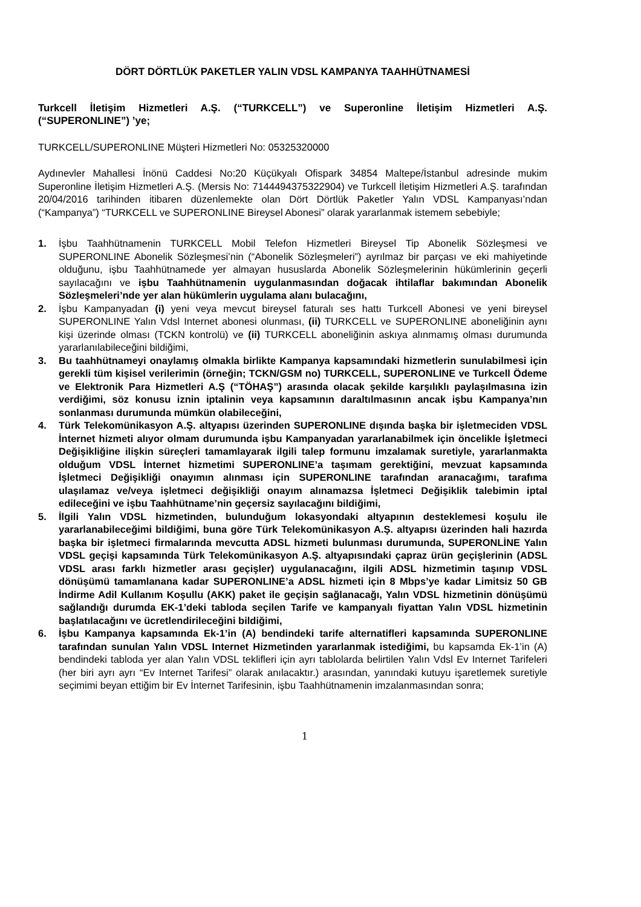DÖRT DÖRTLÜK PAKETLER YALIN VDSL KAMPANYA TAAHHÜTNAMESİ
Turkcell İletişim Hizmetleri A.Ş. (“TURKCELL”) ve Superonline İletişim Hizmetleri A.Ş. (“SUPERONLINE”) ’ye;
TURKCELL/SUPERONLINE Müşteri Hizmetleri No: 05325320000
Aydınevler Mahallesi İnönü Caddesi No:20 Küçükyalı Ofispark 34854 Maltepe/İstanbul adresinde mukim Superonline İletişim Hizmetleri A.Ş. (Mersis No: 7144494375322904) ve Turkcell İletişim Hizmetleri A.Ş. tarafından 20/04/2016 tarihinden itibaren düzenlemekte olan Dört Dörtlük Paketler Yalın VDSL Kampanyası’ndan (“Kampanya”) “TURKCELL ve SUPERONLINE Bireysel Abonesi” olarak yararlanmak istemem sebebiyle;
1. İşbu Taahhütnamenin TURKCELL Mobil Telefon Hizmetleri Bireysel Tip Abonelik Sözleşmesi ve SUPERONLINE Abonelik Sözleşmesi’nin (“Abonelik Sözleşmeleri”) ayrılmaz bir parçası ve eki mahiyetinde olduğunu, işbu Taahhütnamede yer almayan hususlarda Abonelik Sözleşmelerinin hükümlerinin geçerli sayılacağını ve işbu Taahhütnamenin uygulanmasından doğacak ihtilaflar bakımından Abonelik Sözleşmeleri’nde yer alan hükümlerin uygulama alanı bulacağını,
2. İşbu Kampanyadan (i) yeni veya mevcut bireysel faturalı ses hattı Turkcell Abonesi ve yeni bireysel SUPERONLINE Yalın Vdsl Internet abonesi olunması, (ii) TURKCELL ve SUPERONLINE aboneliğinin aynı kişi üzerinde olması (TCKN kontrolü) ve (ii) TURKCELL aboneliğinin askıya alınmamış olması durumunda yararlanılabileceğini bildiğimi,
3. Bu taahhütnameyi onaylamış olmakla birlikte Kampanya kapsamındaki hizmetlerin sunulabilmesi için gerekli tüm kişisel verilerimin (örneğin; TCKN/GSM no) TURKCELL, SUPERONLINE ve Turkcell Ödeme ve Elektronik Para Hizmetleri A.Ş (“TÖHAŞ”) arasında olacak şekilde karşılıklı paylaşılmasına izin verdiğimi, söz konusu iznin iptalinin veya kapsamının daraltılmasının ancak işbu Kampanya’nın sonlanması durumunda mümkün olabileceğini,
4. Türk Telekomünikasyon A.Ş. altyapısı üzerinden SUPERONLINE dışında başka bir işletmeciden VDSL İnternet hizmeti alıyor olmam durumunda işbu Kampanyadan yararlanabilmek için öncelikle İşletmeci Değişikliğine ilişkin süreçleri tamamlayarak ilgili talep formunu imzalamak suretiyle, yararlanmakta olduğum VDSL İnternet hizmetimi SUPERONLINE’a taşımam gerektiğini, mevzuat kapsamında İşletmeci Değişikliği onayımın alınması için SUPERONLINE tarafından aranacağımı, tarafıma ulaşılamaz ve/veya işletmeci değişikliği onayım alınamazsa İşletmeci Değişiklik talebimin iptal edileceğini ve işbu Taahhütname’nin geçersiz sayılacağını bildiğimi,
5. İlgili Yalın VDSL hizmetinden, bulunduğum lokasyondaki altyapının desteklemesi koşulu ile yararlanabileceğimi bildiğimi, buna göre Türk Telekomünikasyon A.Ş. altyapısı üzerinden hali hazırda başka bir işletmeci firmalarında mevcutta ADSL hizmeti bulunması durumunda, SUPERONLİNE Yalın VDSL geçişi kapsamında Türk Telekomünikasyon A.Ş. altyapısındaki çapraz ürün geçişlerinin (ADSL VDSL arası farklı hizmetler arası geçişler) uygulanacağını, ilgili ADSL hizmetimin taşınıp VDSL dönüşümü tamamlanana kadar SUPERONLINE’a ADSL hizmeti için 8 Mbps’ye kadar Limitsiz 50 GB İndirme Adil Kullanım Koşullu (AKK) paket ile geçişin sağlanacağı, Yalın VDSL hizmetinin dönüşümü sağlandığı durumda EK-1’deki tabloda seçilen Tarife ve kampanyalı fiyattan Yalın VDSL hizmetinin başlatılacağını ve ücretlendirileceğini bildiğimi,
6. İşbu Kampanya kapsamında Ek-1’in (A) bendindeki tarife alternatifleri kapsamında SUPERONLINE tarafından sunulan Yalın VDSL Internet Hizmetinden yararlanmak istediğimi, bu kapsamda Ek-1’in (A) bendindeki tabloda yer alan Yalın VDSL teklifleri için ayrı tablolarda belirtilen Yalın Vdsl Ev Internet Tarifeleri (her biri ayrı ayrı “Ev Internet Tarifesi” olarak anılacaktır.) arasından, yanındaki kutuyu işaretlemek suretiyle seçimimi beyan ettiğim bir Ev İnternet Tarifesinin, işbu Taahhütnamenin imzalanmasından sonra;
1